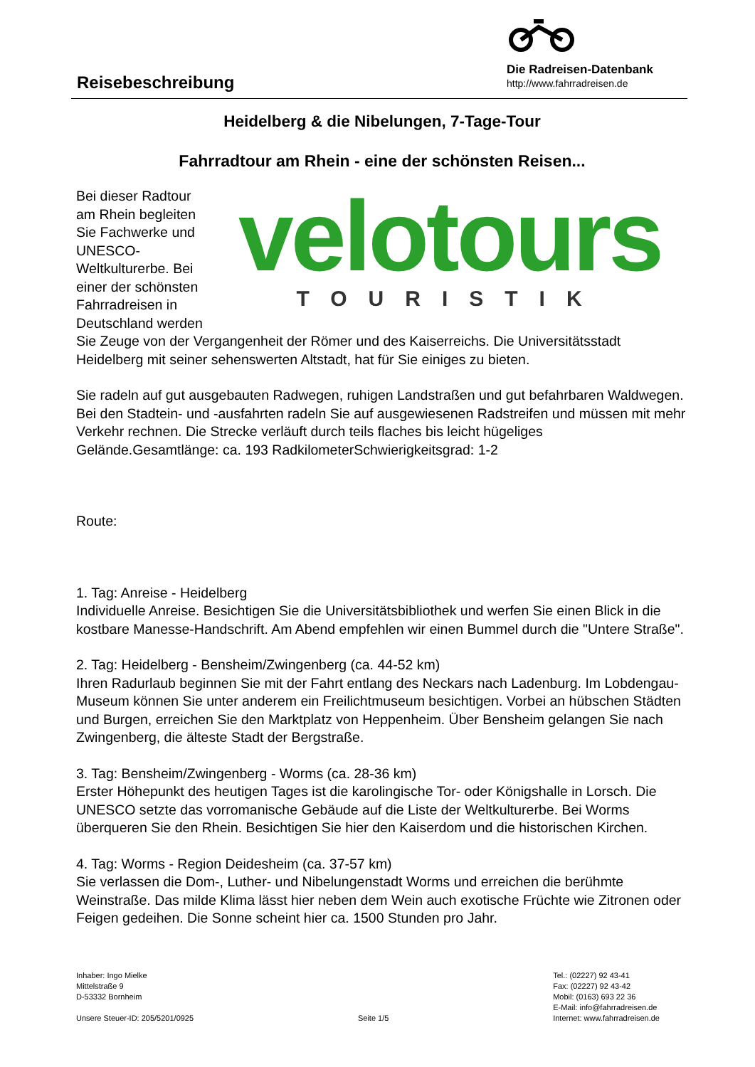Reisebeschreibung
Die Radreisen-Datenbank
http://www.fahrradreisen.de
Heidelberg & die Nibelungen, 7-Tage-Tour
Fahrradtour am Rhein - eine der schönsten Reisen...
velotours
TOURISTIK
Bei dieser Radtour am Rhein begleiten Sie Fachwerke und UNESCO-Weltkulturerbe. Bei einer der schönsten Fahrradreisen in Deutschland werden Sie Zeuge von der Vergangenheit der Römer und des Kaiserreichs. Die Universitätsstadt Heidelberg mit seiner sehenswerten Altstadt, hat für Sie einiges zu bieten.
Sie radeln auf gut ausgebauten Radwegen, ruhigen Landstraßen und gut befahrbaren Waldwegen. Bei den Stadtein- und -ausfahrten radeln Sie auf ausgewiesenen Radstreifen und müssen mit mehr Verkehr rechnen. Die Strecke verläuft durch teils flaches bis leicht hügeliges Gelände.Gesamtlänge: ca. 193 RadkilometerSchwierigkeitsgrad: 1-2
Route:
1. Tag: Anreise - Heidelberg
Individuelle Anreise. Besichtigen Sie die Universitätsbibliothek und werfen Sie einen Blick in die kostbare Manesse-Handschrift. Am Abend empfehlen wir einen Bummel durch die "Untere Straße".
2. Tag: Heidelberg - Bensheim/Zwingenberg (ca. 44-52 km)
Ihren Radurlaub beginnen Sie mit der Fahrt entlang des Neckars nach Ladenburg. Im Lobdengau-Museum können Sie unter anderem ein Freilichtmuseum besichtigen. Vorbei an hübschen Städten und Burgen, erreichen Sie den Marktplatz von Heppenheim. Über Bensheim gelangen Sie nach Zwingenberg, die älteste Stadt der Bergstraße.
3. Tag: Bensheim/Zwingenberg - Worms (ca. 28-36 km)
Erster Höhepunkt des heutigen Tages ist die karolingische Tor- oder Königshalle in Lorsch. Die UNESCO setzte das vorromanische Gebäude auf die Liste der Weltkulturerbe. Bei Worms überqueren Sie den Rhein. Besichtigen Sie hier den Kaiserdom und die historischen Kirchen.
4. Tag: Worms - Region Deidesheim (ca. 37-57 km)
Sie verlassen die Dom-, Luther- und Nibelungenstadt Worms und erreichen die berühmte Weinstraße. Das milde Klima lässt hier neben dem Wein auch exotische Früchte wie Zitronen oder Feigen gedeihen. Die Sonne scheint hier ca. 1500 Stunden pro Jahr.
Inhaber: Ingo Mielke
Mittelstraße 9
D-53332 Bornheim
Unsere Steuer-ID: 205/5201/0925
Seite 1/5 Tel.: (02227) 92 43-41
Fax: (02227) 92 43-42
Mobil: (0163) 693 22 36
E-Mail: info@fahrradreisen.de
Internet: www.fahrradreisen.de